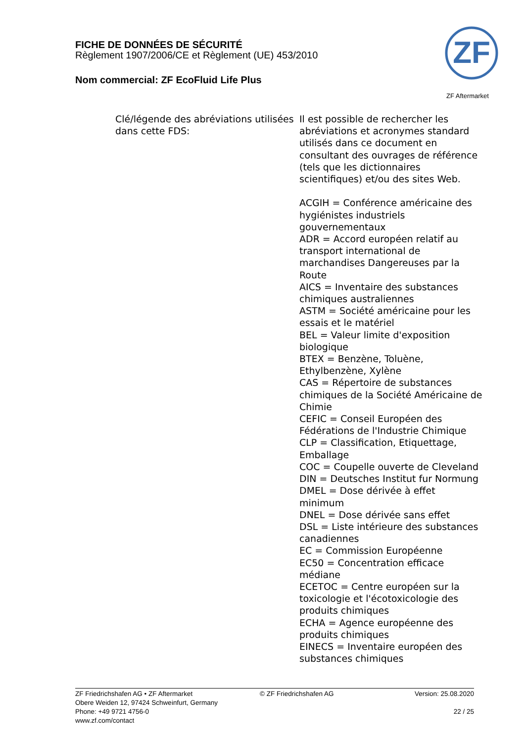FICHE DE DONNÉES DE SÉCURITÉ
Règlement 1907/2006/CE et Règlement (UE) 453/2010
Nom commercial: ZF EcoFluid Life Plus
ZF
ZF Aftermarket
Clé/légende des abréviations utilisées dans cette FDS:
Il est possible de rechercher les abréviations et acronymes standard utilisés dans ce document en consultant des ouvrages de référence (tels que les dictionnaires scientifiques) et/ou des sites Web.
ACGIH = Conférence américaine des hygiénistes industriels gouvernementaux
ADR = Accord européen relatif au transport international de marchandises Dangereuses par la Route
AICS = Inventaire des substances chimiques australiennes
ASTM = Société américaine pour les essais et le matériel
BEL = Valeur limite d'exposition biologique
BTEX = Benzène, Toluène, Ethylbenzène, Xylène
CAS = Répertoire de substances chimiques de la Société Américaine de Chimie
CEFIC = Conseil Européen des Fédérations de l'Industrie Chimique
CLP = Classification, Etiquettage, Emballage
COC = Coupelle ouverte de Cleveland
DIN = Deutsches Institut fur Normung
DMEL = Dose dérivée à effet minimum
DNEL = Dose dérivée sans effet
DSL = Liste intérieure des substances canadiennes
EC = Commission Européenne
EC50 = Concentration efficace médiane
ECETOC = Centre européen sur la toxicologie et l'écotoxicologie des produits chimiques
ECHA = Agence européenne des produits chimiques
EINECS = Inventaire européen des substances chimiques
ZF Friedrichshafen AG • ZF Aftermarket
Obere Weiden 12, 97424 Schweinfurt, Germany
Phone: +49 9721 4756-0
www.zf.com/contact
© ZF Friedrichshafen AG Version: 25.08.2020
22 / 25